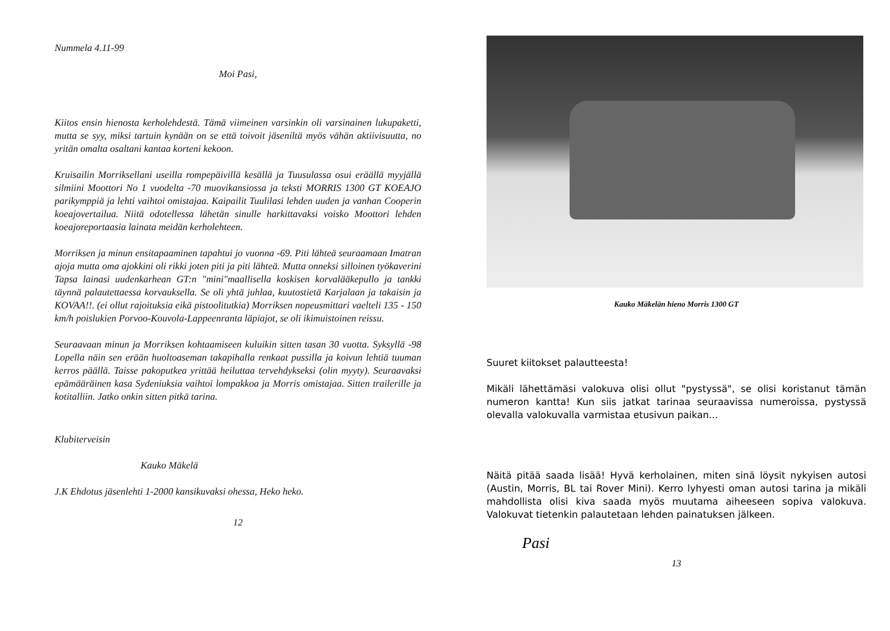Nummela 4.11-99
Moi Pasi,
Kiitos ensin hienosta kerholehdestä. Tämä viimeinen varsinkin oli varsinainen lukupaketti, mutta se syy, miksi tartuin kynään on se että toivoit jäseniltä myös vähän aktiivisuutta, no yritän omalta osaltani kantaa korteni kekoon.
Kruisailin Morriksellani useilla rompepäivillä kesällä ja Tuusulassa osui eräällä myyjällä silmiini Moottori No 1 vuodelta -70 muovikansiossa ja teksti MORRIS 1300 GT KOEAJO parikymppiä ja lehti vaihtoi omistajaa. Kaipailit Tuulilasi lehden uuden ja vanhan Cooperin koeajovertailua. Niitä odotellessa lähetän sinulle harkittavaksi voisko Moottori lehden koeajoreportaasia lainata meidän kerholehteen.
Morriksen ja minun ensitapaaminen tapahtui jo vuonna -69. Piti lähteä seuraamaan Imatran ajoja mutta oma ajokkini oli rikki joten piti ja piti lähteä. Mutta onneksi silloinen työkaverini Tapsa lainasi uudenkarhean GT:n "mini"maallisella koskisen korvalääkepullo ja tankki täynnä palautettaessa korvauksella. Se oli yhtä juhlaa, kuutostietä Karjalaan ja takaisin ja KOVAA!!. (ei ollut rajoituksia eikä pistoolitutkia) Morriksen nopeusmittari vaelteli 135 - 150 km/h poislukien Porvoo-Kouvola-Lappeenranta läpiajot, se oli ikimuistoinen reissu.
Seuraavaan minun ja Morriksen kohtaamiseen kuluikin sitten tasan 30 vuotta. Syksyllä -98 Lopella näin sen erään huoltoaseman takapihalla renkaat pussilla ja koivun lehtiä tuuman kerros päällä. Taisse pakoputkea yrittää heiluttaa tervehdykseksi (olin myyty). Seuraavaksi epämääräinen kasa Sydeniuksia vaihtoi lompakkoa ja Morris omistajaa. Sitten trailerille ja kotitalliin. Jatko onkin sitten pitkä tarina.
Klubiterveisin
Kauko Mäkelä
J.K Ehdotus jäsenlehti 1-2000 kansikuvaksi ohessa, Heko heko.
12
Kauko Mäkelän hieno Morris 1300 GT
Suuret kiitokset palautteesta!
Mikäli lähettämäsi valokuva olisi ollut "pystyssä", se olisi koristanut tämän numeron kantta! Kun siis jatkat tarinaa seuraavissa numeroissa, pystyssä olevalla valokuvalla varmistaa etusivun paikan...
Näitä pitää saada lisää! Hyvä kerholainen, miten sinä löysit nykyisen autosi (Austin, Morris, BL tai Rover Mini). Kerro lyhyesti oman autosi tarina ja mikäli mahdollista olisi kiva saada myös muutama aiheeseen sopiva valokuva. Valokuvat tietenkin palautetaan lehden painatuksen jälkeen.
Pasi
13